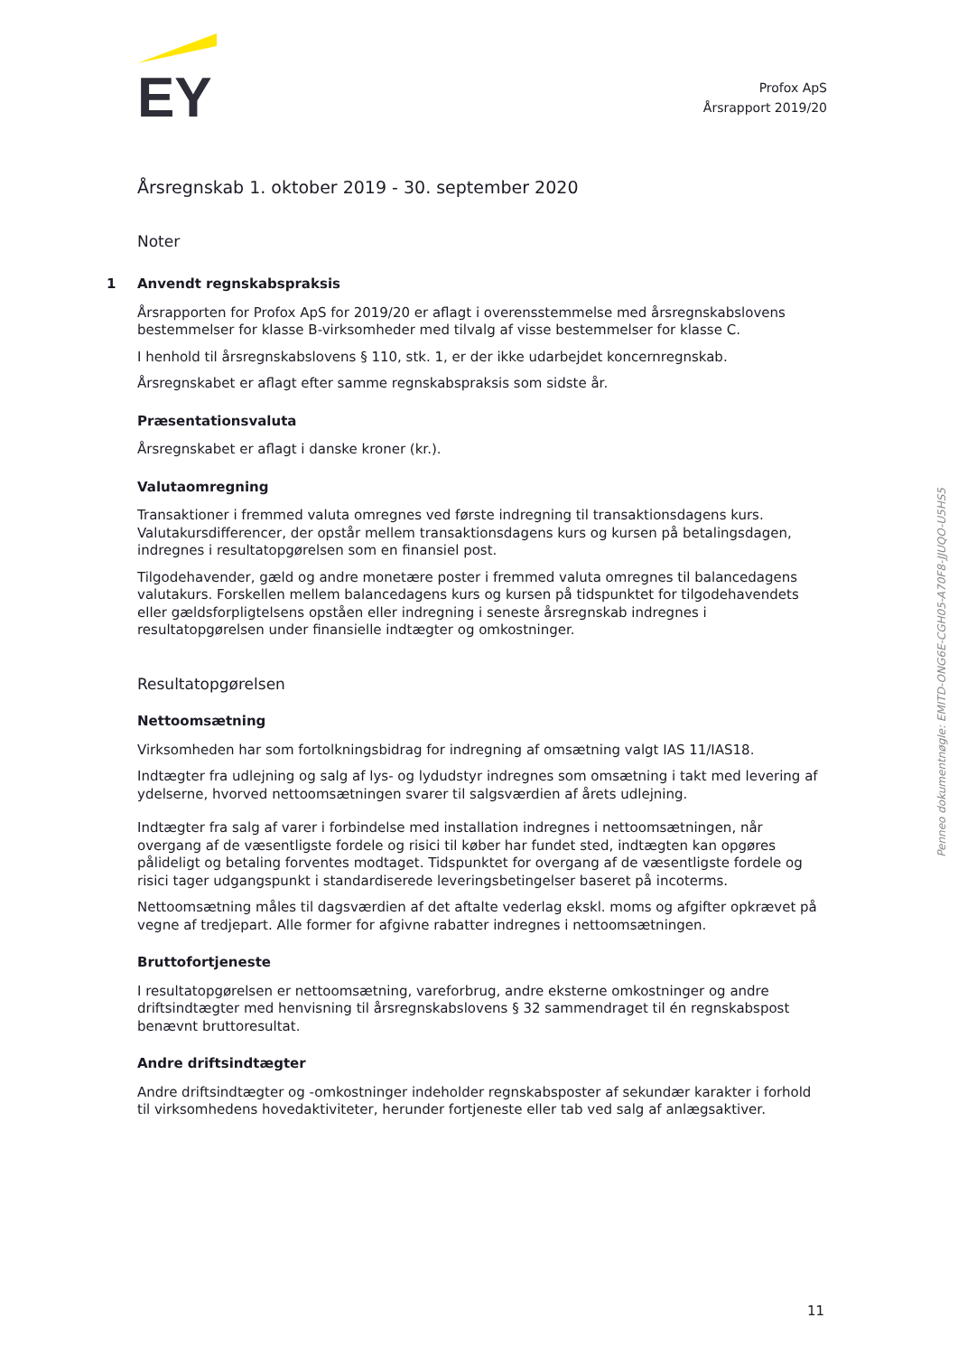EY
Profox ApS
Årsrapport 2019/20
Årsregnskab 1. oktober 2019 - 30. september 2020
Noter
1 Anvendt regnskabspraksis
Årsrapporten for Profox ApS for 2019/20 er aflagt i overensstemmelse med årsregnskabslovens bestemmelser for klasse B-virksomheder med tilvalg af visse bestemmelser for klasse C.
I henhold til årsregnskabslovens § 110, stk. 1, er der ikke udarbejdet koncernregnskab.
Årsregnskabet er aflagt efter samme regnskabspraksis som sidste år.
Præsentationsvaluta
Årsregnskabet er aflagt i danske kroner (kr.).
Valutaomregning
Transaktioner i fremmed valuta omregnes ved første indregning til transaktionsdagens kurs. Valutakursdifferencer, der opstår mellem transaktionsdagens kurs og kursen på betalingsdagen, indregnes i resultatopgørelsen som en finansiel post.
Tilgodehavender, gæld og andre monetære poster i fremmed valuta omregnes til balancedagens valutakurs. Forskellen mellem balancedagens kurs og kursen på tidspunktet for tilgodehavendets eller gældsforpligtelsens opståen eller indregning i seneste årsregnskab indregnes i resultatopgørelsen under finansielle indtægter og omkostninger.
Resultatopgørelsen
Nettoomsætning
Virksomheden har som fortolkningsbidrag for indregning af omsætning valgt IAS 11/IAS18.
Indtægter fra udlejning og salg af lys- og lydudstyr indregnes som omsætning i takt med levering af ydelserne, hvorved nettoomsætningen svarer til salgsværdien af årets udlejning.
Indtægter fra salg af varer i forbindelse med installation indregnes i nettoomsætningen, når overgang af de væsentligste fordele og risici til køber har fundet sted, indtægten kan opgøres pålideligt og betaling forventes modtaget. Tidspunktet for overgang af de væsentligste fordele og risici tager udgangspunkt i standardiserede leveringsbetingelser baseret på incoterms.
Nettoomsætning måles til dagsværdien af det aftalte vederlag ekskl. moms og afgifter opkrævet på vegne af tredjepart. Alle former for afgivne rabatter indregnes i nettoomsætningen.
Bruttofortjeneste
I resultatopgørelsen er nettoomsætning, vareforbrug, andre eksterne omkostninger og andre driftsindtægter med henvisning til årsregnskabslovens § 32 sammendraget til én regnskabspost benævnt bruttoresultat.
Andre driftsindtægter
Andre driftsindtægter og -omkostninger indeholder regnskabsposter af sekundær karakter i forhold til virksomhedens hovedaktiviteter, herunder fortjeneste eller tab ved salg af anlægsaktiver.
Penneo dokumentnøgle: EMITD-ONG6E-CGH05-A70F8-JJUQO-U5HS5
11